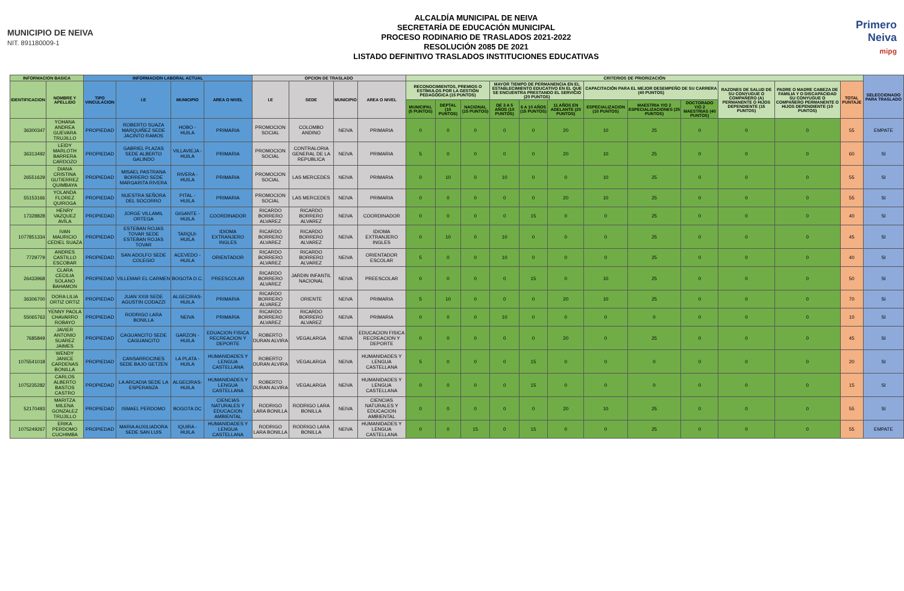MUNICIPIO DE NEIVA
NIT. 891180009-1
ALCALDÍA MUNICIPAL DE NEIVA
SECRETARÍA DE EDUCACIÓN MUNICIPAL
PROCESO RODINARIO DE TRASLADOS 2021-2022
RESOLUCIÓN 2085 DE 2021
LISTADO DEFINITIVO TRASLADOS INSTITUCIONES EDUCATIVAS
Primero Neiva
mipg
| INFORMACION BASICA | | INFORMACION LABORAL ACTUAL | | | | OPCION DE TRASLADO | | | | CRITERIOS DE PRIORIZACIÓN | | | | | | | | | | | | SELECCIONADO PARA TRASLADO |
| --- | --- | --- | --- | --- | --- | --- | --- | --- | --- | --- | --- | --- | --- | --- | --- | --- | --- | --- | --- | --- | --- | --- |
| IDENTIFICACION | NOMBRE Y APELLIDO | TIPO VINCULACION | I.E | MUNICIPIO | AREA O NIVEL | I.E | SEDE | MUNICIPIO | AREA O NIVEL | RECONOCIMIENTOS, PREMIOS O ESTÍMULOS POR LA GESTIÓN PEDAGÓGICA (15 PUNTOS) | | | MAYOR TIEMPO DE PERMANENCIA EN EL ESTABLECIMIENTO EDUCATIVO EN EL QUE SE ENCUENTRA PRESTANDO EL SERVICIO (20 PUNTOS) | | | CAPACITACIÓN PARA EL MEJOR DESEMPEÑO DE SU CARRERA (40 PUNTOS) | | | RAZONES DE SALUD DE SU CONYUGUE O COMPAÑERO (A) PERMANENTE O HIJOS DEPENDIENTE (15 PUNTOS) | PADRE O MADRE CABEZA DE FAMILIA Y O DISCAPACIDAD SU CONYUGUE O COMPAÑERO PERMANENTE O HIJOS DEPENDIENTE (10 PUNTOS) | TOTAL PUNTAJE | |
| | | | | | | | | | | MUNICIPAL (5 PUNTOS) | DEPTAL (10 PUNTOS) | NACIONAL (15 PUNTOS) | DE 3 A 5 AÑOS (10 PUNTOS) | 6 A 10 AÑOS (15 PUNTOS) | 11 AÑOS EN ADELANTE (20 PUNTOS) | ESPECIALIZACION (10 PUNTOS) | MAESTRIA Y/O 2 ESPECIALIZACIONES (25 PUNTOS) | DOCTORADO Y/O 2 MAESTRIAS (40 PUNTOS) | | | | |
| 36300347 | YOHANA ANDREA GUEVARA TRUJILLO | PROPIEDAD | ROBERTO SUAZA MARQUIÑEZ SEDE JACINTO RAMOS | HOBO - HUILA | PRIMARIA | PROMOCION SOCIAL | COLOMBO ANDINO | NEIVA | PRIMARIA | 0 | 0 | 0 | 0 | 0 | 20 | 10 | 25 | 0 | 0 | 0 | 55 | EMPATE |
| 36313492 | LEIDY MARLOTH BARRERA CARDOZO | PROPIEDAD | GABRIEL PLAZAS SEDE ALBERTO GALINDO | VILLAVIEJA - HUILA | PRIMARIA | PROMOCION SOCIAL | CONTRALORIA GENERAL DE LA REPUBLICA | NEIVA | PRIMARIA | 5 | 0 | 0 | 0 | 0 | 20 | 10 | 25 | 0 | 0 | 0 | 60 | SI |
| 26551629 | DIANA CRISTINA GUTIERREZ QUIMBAYA | PROPIEDAD | MISAEL PASTRANA BORRERO SEDE MARGARITA RIVERA | RIVERA - HUILA | PRIMARIA | PROMOCION SOCIAL | LAS MERCEDES | NEIVA | PRIMARIA | 0 | 10 | 0 | 10 | 0 | 0 | 10 | 25 | 0 | 0 | 0 | 55 | SI |
| 55153166 | YOLANDA FLOREZ QUIROGA | PROPIEDAD | NUESTRA SEÑORA DEL SOCORRO | PITAL - HUILA | PRIMARIA | PROMOCION SOCIAL | LAS MERCEDES | NEIVA | PRIMARIA | 0 | 0 | 0 | 0 | 0 | 20 | 10 | 25 | 0 | 0 | 0 | 55 | SI |
| 17328828 | HENRY VAZQUEZ AVILA | PROPIEDAD | JORGE VILLAMIL ORTEGA | GIGANTE - HUILA | COORDINADOR | RICARDO BORRERO ALVAREZ | RICARDO BORRERO ALVAREZ | NEIVA | COORDINADOR | 0 | 0 | 0 | 0 | 15 | 0 | 0 | 25 | 0 | 0 | 0 | 40 | SI |
| 1077851334 | IVAN MAURICIO CEDIEL SUAZA | PROPIEDAD | ESTEBAN ROJAS TOVAR SEDE ESTEBAN ROJAS TOVAR | TARQUI-HUILA | IDIOMA EXTRANJERO INGLES | RICARDO BORRERO ALVAREZ | RICARDO BORRERO ALVAREZ | NEIVA | IDIOMA EXTRANJERO INGLES | 0 | 10 | 0 | 10 | 0 | 0 | 0 | 25 | 0 | 0 | 0 | 45 | SI |
| 7729779 | ANDRES CASTILLO ESCOBAR | PROPIEDAD | SAN ADOLFO SEDE COLEGIO | ACEVEDO - HUILA | ORIENTADOR | RICARDO BORRERO ALVAREZ | RICARDO BORRERO ALVAREZ | NEIVA | ORIENTADOR ESCOLAR | 5 | 0 | 0 | 10 | 0 | 0 | 0 | 25 | 0 | 0 | 0 | 40 | SI |
| 26433968 | CLARA CECILIA SOLANO BAHAMON | PROPIEDAD | VILLEMAR EL CARMEN | BOGOTA D.C. | PREESCOLAR | RICARDO BORRERO ALVAREZ | JARDIN INFANTIL NACIONAL | NEIVA | PREESCOLAR | 0 | 0 | 0 | 0 | 15 | 0 | 10 | 25 | 0 | 0 | 0 | 50 | SI |
| 36306700 | DORA LILIA ORTIZ ORTIZ | PROPIEDAD | JUAN XXIII SEDE AGUSTIN CODAZZI | ALGECIRAS-HUILA | PRIMARIA | RICARDO BORRERO ALVAREZ | ORIENTE | NEIVA | PRIMARIA | 5 | 10 | 0 | 0 | 0 | 20 | 10 | 25 | 0 | 0 | 0 | 70 | SI |
| 55065763 | YENNY PAOLA CHAVARRO ROBAYO | PROPIEDAD | RODRIGO LARA BONILLA | NEIVA | PRIMARIA | RICARDO BORRERO ALVAREZ | RICARDO BORRERO ALVAREZ | NEIVA | PRIMARIA | 0 | 0 | 0 | 10 | 0 | 0 | 0 | 0 | 0 | 0 | 0 | 10 | SI |
| 7685849 | JAVIER ANTONIO SUAREZ JAIMES | PROPIEDAD | CAGUANCITO SEDE CAGUANCITO | GARZON - HUILA | EDUACION FISICA RECREACION Y DEPORTE | ROBERTO DURAN ALVIRA | VEGALARGA | NEIVA | EDUCACION FISICA RECREACION Y DEPORTE | 0 | 0 | 0 | 0 | 0 | 20 | 0 | 25 | 0 | 0 | 0 | 45 | SI |
| 1075541018 | WENDY JANICE CARDENAS BONILLA | PROPIEDAD | CANSARROCINES SEDE BAJO GETZEN | LA PLATA - HUILA | HUMANIDADES Y LENGUA CASTELLANA | ROBERTO DURAN ALVIRA | VEGALARGA | NEIVA | HUMANIDADES Y LENGUA CASTELLANA | 5 | 0 | 0 | 0 | 15 | 0 | 0 | 0 | 0 | 0 | 0 | 20 | SI |
| 1075235282 | CARLOS ALBERTO BASTOS CASTRO | PROPIEDAD | LA ARCADIA SEDE LA ESPERANZA | ALGECIRAS-HUILA | HUMANIDADES Y LENGUA CASTELLANA | ROBERTO DURAN ALVIRA | VEGALARGA | NEIVA | HUMANIDADES Y LENGUA CASTELLANA | 0 | 0 | 0 | 0 | 15 | 0 | 0 | 0 | 0 | 0 | 0 | 15 | SI |
| 52170493 | MARITZA MILENA GONZALEZ TRUJILLO | PROPIEDAD | ISMAEL PERDOMO | BOGOTA DC | CIENCIAS NATURALES Y EDUCACION AMBIENTAL | RODRIGO LARA BONILLA | RODRIGO LARA BONILLA | NEIVA | CIENCIAS NATURALES Y EDUCACION AMBIENTAL | 0 | 0 | 0 | 0 | 0 | 20 | 10 | 25 | 0 | 0 | 0 | 55 | SI |
| 1075249267 | ERIKA PERDOMO CUCHIMBA | PROPIEDAD | MARIA AUXILIADORA SEDE SAN LUIS | IQUIRA - HUILA | HUMANIDADES Y LENGUA CASTELLANA | RODRIGO LARA BONILLA | RODRIGO LARA BONILLA | NEIVA | HUMANIDADES Y LENGUA CASTELLANA | 0 | 0 | 15 | 0 | 15 | 0 | 0 | 25 | 0 | 0 | 0 | 55 | EMPATE |